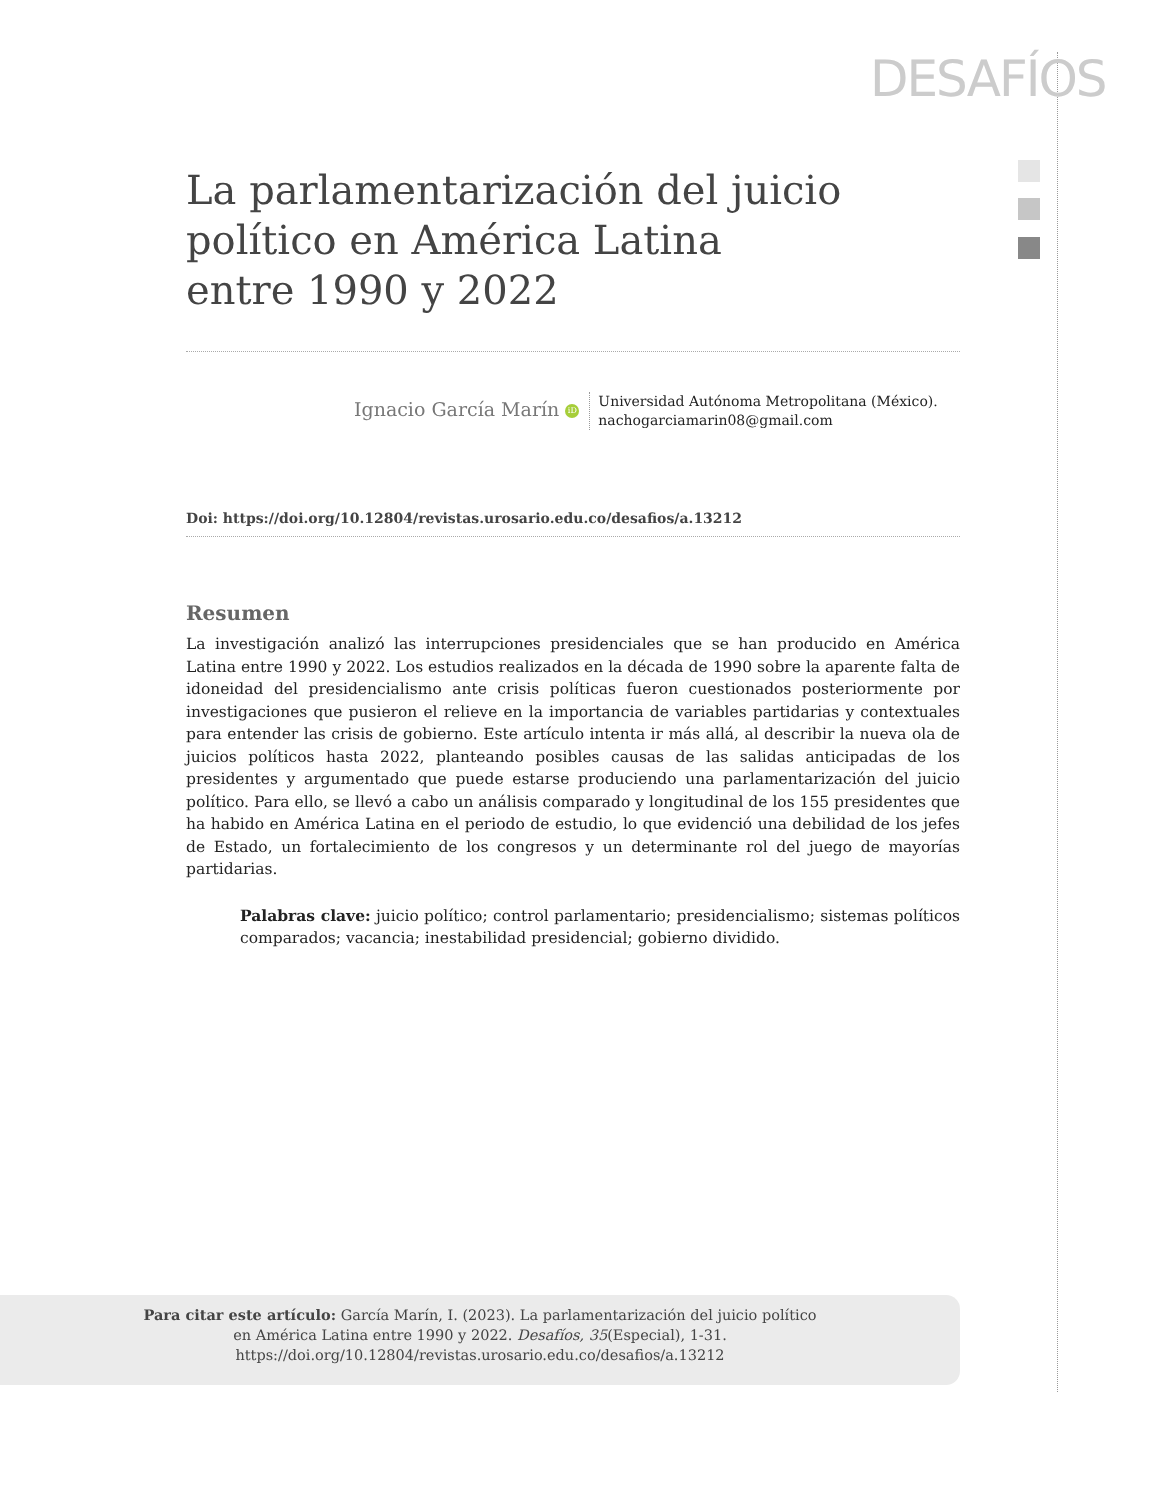DESAFÍOS
La parlamentarización del juicio político en América Latina
entre 1990 y 2022
Ignacio García Marín iD
Universidad Autónoma Metropolitana (México).
nachogarciamarin08@gmail.com
Doi: https://doi.org/10.12804/revistas.urosario.edu.co/desafios/a.13212
Resumen
La investigación analizó las interrupciones presidenciales que se han producido en América Latina entre 1990 y 2022. Los estudios realizados en la década de 1990 sobre la aparente falta de idoneidad del presidencialismo ante crisis políticas fueron cuestionados posteriormente por investigaciones que pusieron el relieve en la importancia de variables partidarias y contextuales para entender las crisis de gobierno. Este artículo intenta ir más allá, al describir la nueva ola de juicios políticos hasta 2022, planteando posibles causas de las salidas anticipadas de los presidentes y argumentado que puede estarse produciendo una parlamentarización del juicio político. Para ello, se llevó a cabo un análisis comparado y longitudinal de los 155 presidentes que ha habido en América Latina en el periodo de estudio, lo que evidenció una debilidad de los jefes de Estado, un fortalecimiento de los congresos y un determinante rol del juego de mayorías partidarias.
Palabras clave: juicio político; control parlamentario; presidencialismo; sistemas políticos comparados; vacancia; inestabilidad presidencial; gobierno dividido.
Para citar este artículo: García Marín, I. (2023). La parlamentarización del juicio político
en América Latina entre 1990 y 2022. Desafíos, 35(Especial), 1-31.
https://doi.org/10.12804/revistas.urosario.edu.co/desafios/a.13212